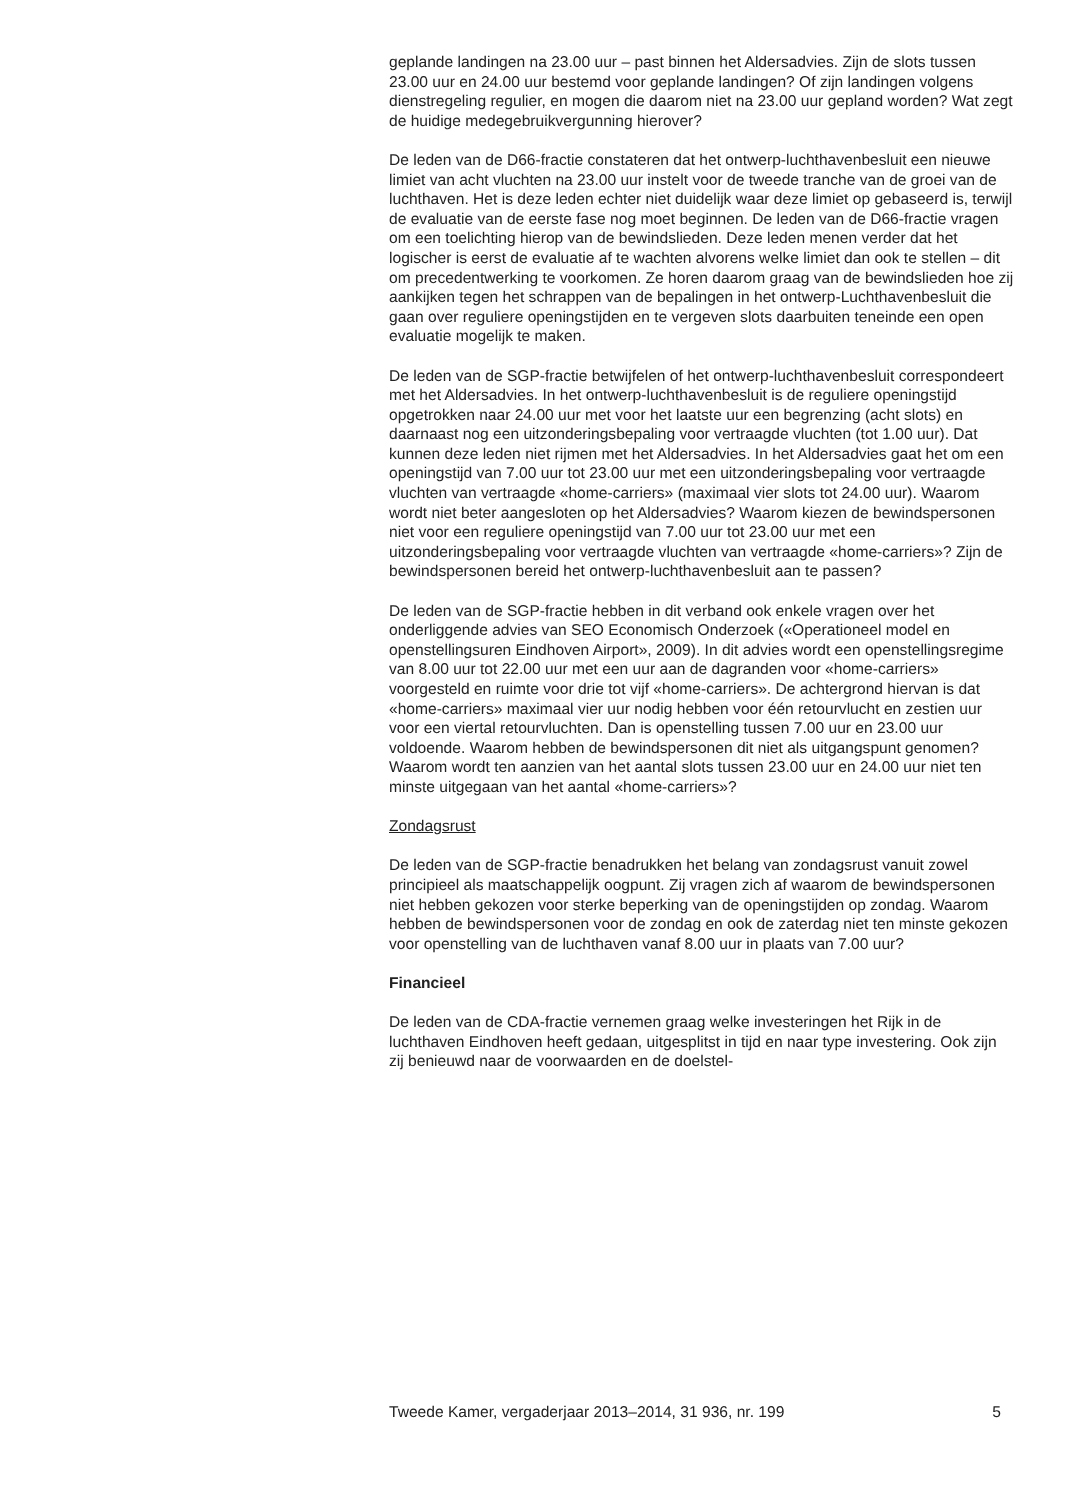geplande landingen na 23.00 uur – past binnen het Aldersadvies. Zijn de slots tussen 23.00 uur en 24.00 uur bestemd voor geplande landingen? Of zijn landingen volgens dienstregeling regulier, en mogen die daarom niet na 23.00 uur gepland worden? Wat zegt de huidige medegebruikvergunning hierover?
De leden van de D66-fractie constateren dat het ontwerp-luchthavenbesluit een nieuwe limiet van acht vluchten na 23.00 uur instelt voor de tweede tranche van de groei van de luchthaven. Het is deze leden echter niet duidelijk waar deze limiet op gebaseerd is, terwijl de evaluatie van de eerste fase nog moet beginnen. De leden van de D66-fractie vragen om een toelichting hierop van de bewindslieden. Deze leden menen verder dat het logischer is eerst de evaluatie af te wachten alvorens welke limiet dan ook te stellen – dit om precedentwerking te voorkomen. Ze horen daarom graag van de bewindslieden hoe zij aankijken tegen het schrappen van de bepalingen in het ontwerp-Luchthavenbesluit die gaan over reguliere openingstijden en te vergeven slots daarbuiten teneinde een open evaluatie mogelijk te maken.
De leden van de SGP-fractie betwijfelen of het ontwerp-luchthavenbesluit correspondeert met het Aldersadvies. In het ontwerp-luchthavenbesluit is de reguliere openingstijd opgetrokken naar 24.00 uur met voor het laatste uur een begrenzing (acht slots) en daarnaast nog een uitzonderingsbepaling voor vertraagde vluchten (tot 1.00 uur). Dat kunnen deze leden niet rijmen met het Aldersadvies. In het Aldersadvies gaat het om een openingstijd van 7.00 uur tot 23.00 uur met een uitzonderingsbepaling voor vertraagde vluchten van vertraagde «home-carriers» (maximaal vier slots tot 24.00 uur). Waarom wordt niet beter aangesloten op het Aldersadvies? Waarom kiezen de bewindspersonen niet voor een reguliere openingstijd van 7.00 uur tot 23.00 uur met een uitzonderingsbepaling voor vertraagde vluchten van vertraagde «home-carriers»? Zijn de bewindspersonen bereid het ontwerp-luchthavenbesluit aan te passen?
De leden van de SGP-fractie hebben in dit verband ook enkele vragen over het onderliggende advies van SEO Economisch Onderzoek («Operationeel model en openstellingsuren Eindhoven Airport», 2009). In dit advies wordt een openstellingsregime van 8.00 uur tot 22.00 uur met een uur aan de dagranden voor «home-carriers» voorgesteld en ruimte voor drie tot vijf «home-carriers». De achtergrond hiervan is dat «home-carriers» maximaal vier uur nodig hebben voor één retourvlucht en zestien uur voor een viertal retourvluchten. Dan is openstelling tussen 7.00 uur en 23.00 uur voldoende. Waarom hebben de bewindspersonen dit niet als uitgangspunt genomen? Waarom wordt ten aanzien van het aantal slots tussen 23.00 uur en 24.00 uur niet ten minste uitgegaan van het aantal «home-carriers»?
Zondagsrust
De leden van de SGP-fractie benadrukken het belang van zondagsrust vanuit zowel principieel als maatschappelijk oogpunt. Zij vragen zich af waarom de bewindspersonen niet hebben gekozen voor sterke beperking van de openingstijden op zondag. Waarom hebben de bewindspersonen voor de zondag en ook de zaterdag niet ten minste gekozen voor openstelling van de luchthaven vanaf 8.00 uur in plaats van 7.00 uur?
Financieel
De leden van de CDA-fractie vernemen graag welke investeringen het Rijk in de luchthaven Eindhoven heeft gedaan, uitgesplitst in tijd en naar type investering. Ook zijn zij benieuwd naar de voorwaarden en de doelstel-
Tweede Kamer, vergaderjaar 2013–2014, 31 936, nr. 199 5